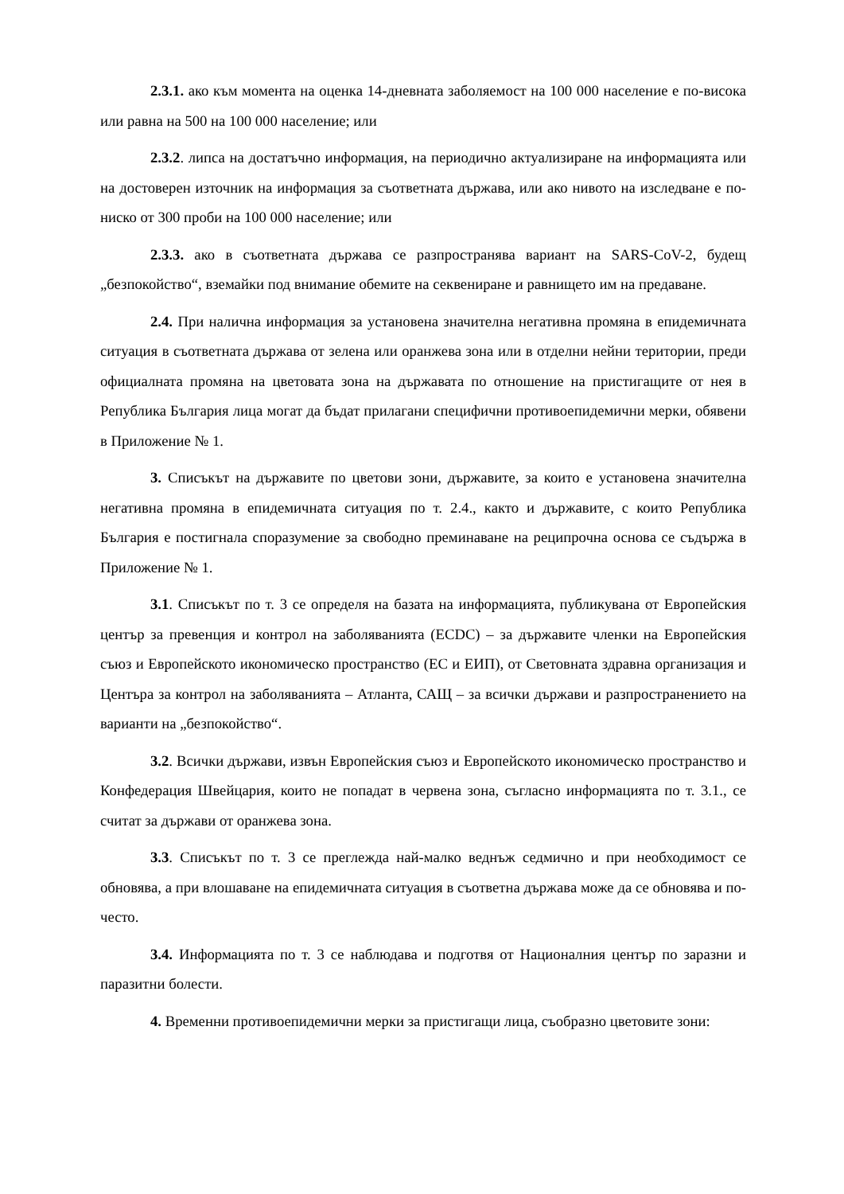2.3.1. ако към момента на оценка 14-дневната заболяемост на 100 000 население е по-висока или равна на 500 на 100 000 население; или
2.3.2. липса на достатъчно информация, на периодично актуализиране на информацията или на достоверен източник на информация за съответната държава, или ако нивото на изследване е по-ниско от 300 проби на 100 000 население; или
2.3.3. ако в съответната държава се разпространява вариант на SARS-CoV-2, будещ „безпокойство“, вземайки под внимание обемите на секвениране и равнището им на предаване.
2.4. При налична информация за установена значителна негативна промяна в епидемичната ситуация в съответната държава от зелена или оранжева зона или в отделни нейни територии, преди официалната промяна на цветовата зона на държавата по отношение на пристигащите от нея в Република България лица могат да бъдат прилагани специфични противоепидемични мерки, обявени в Приложение № 1.
3. Списъкът на държавите по цветови зони, държавите, за които е установена значителна негативна промяна в епидемичната ситуация по т. 2.4., както и държавите, с които Република България е постигнала споразумение за свободно преминаване на реципрочна основа се съдържа в Приложение № 1.
3.1. Списъкът по т. 3 се определя на базата на информацията, публикувана от Европейския център за превенция и контрол на заболяванията (ECDC) – за държавите членки на Европейския съюз и Европейското икономическо пространство (ЕС и ЕИП), от Световната здравна организация и Центъра за контрол на заболяванията – Атланта, САЩ – за всички държави и разпространението на варианти на „безпокойство“.
3.2. Всички държави, извън Европейския съюз и Европейското икономическо пространство и Конфедерация Швейцария, които не попадат в червена зона, съгласно информацията по т. 3.1., се считат за държави от оранжева зона.
3.3. Списъкът по т. 3 се преглежда най-малко веднъж седмично и при необходимост се обновява, а при влошаване на епидемичната ситуация в съответна държава може да се обновява и по-често.
3.4. Информацията по т. 3 се наблюдава и подготвя от Националния център по заразни и паразитни болести.
4. Временни противоепидемични мерки за пристигащи лица, съобразно цветовите зони: